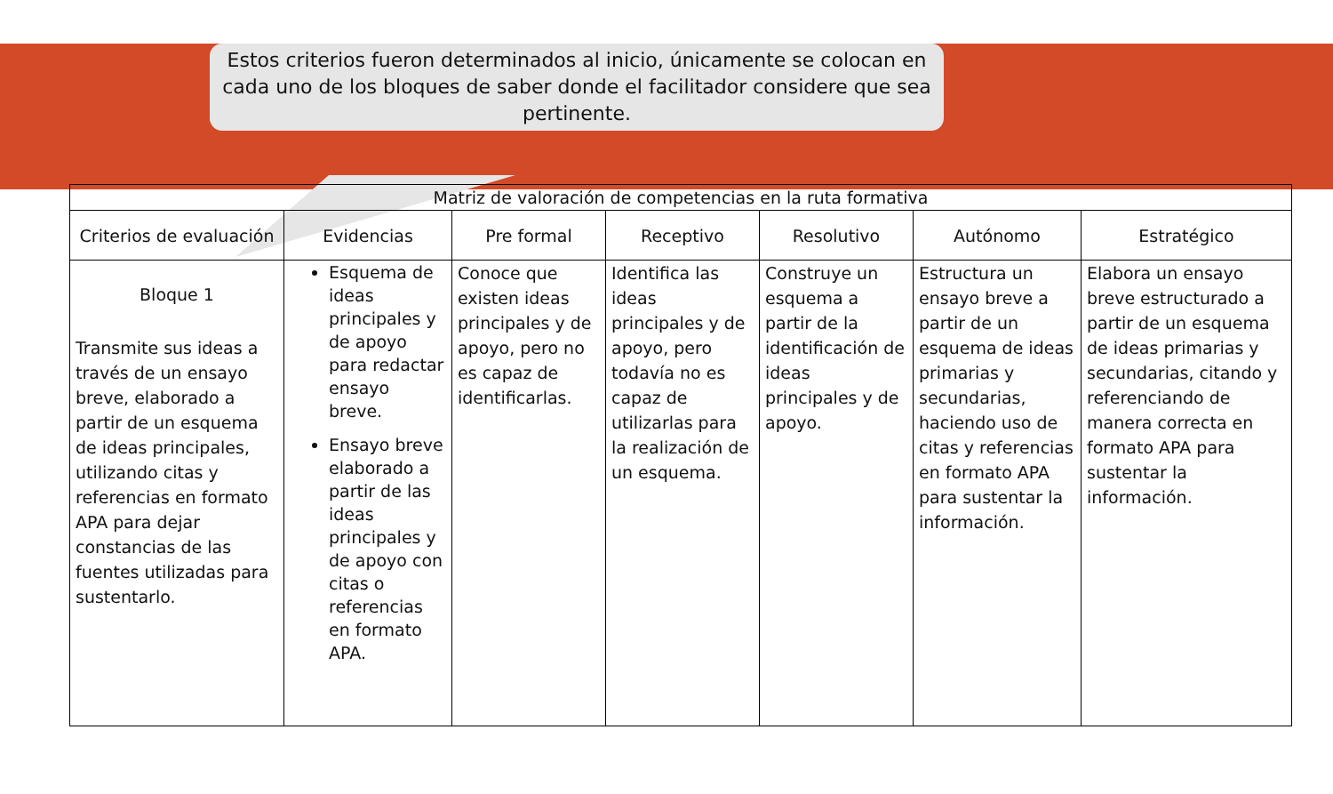Estos criterios fueron determinados al inicio, únicamente se colocan en cada uno de los bloques de saber donde el facilitador considere que sea pertinente.
| Matriz de valoración de competencias en la ruta formativa | | | | | | |
| --- | --- | --- | --- | --- | --- | --- |
| Criterios de evaluación | Evidencias | Pre formal | Receptivo | Resolutivo | Autónomo | Estratégico |
| Bloque 1 Transmite sus ideas a través de un ensayo breve, elaborado a partir de un esquema de ideas principales, utilizando citas y referencias en formato APA para dejar constancias de las fuentes utilizadas para sustentarlo. | Esquema de ideas principales y de apoyo para redactar ensayo breve. Ensayo breve elaborado a partir de las ideas principales y de apoyo con citas o referencias en formato APA. | Conoce que existen ideas principales y de apoyo, pero no es capaz de identificarlas. | Identifica las ideas principales y de apoyo, pero todavía no es capaz de utilizarlas para la realización de un esquema. | Construye un esquema a partir de la identificación de ideas principales y de apoyo. | Estructura un ensayo breve a partir de un esquema de ideas primarias y secundarias, haciendo uso de citas y referencias en formato APA para sustentar la información. | Elabora un ensayo breve estructurado a partir de un esquema de ideas primarias y secundarias, citando y referenciando de manera correcta en formato APA para sustentar la información. |